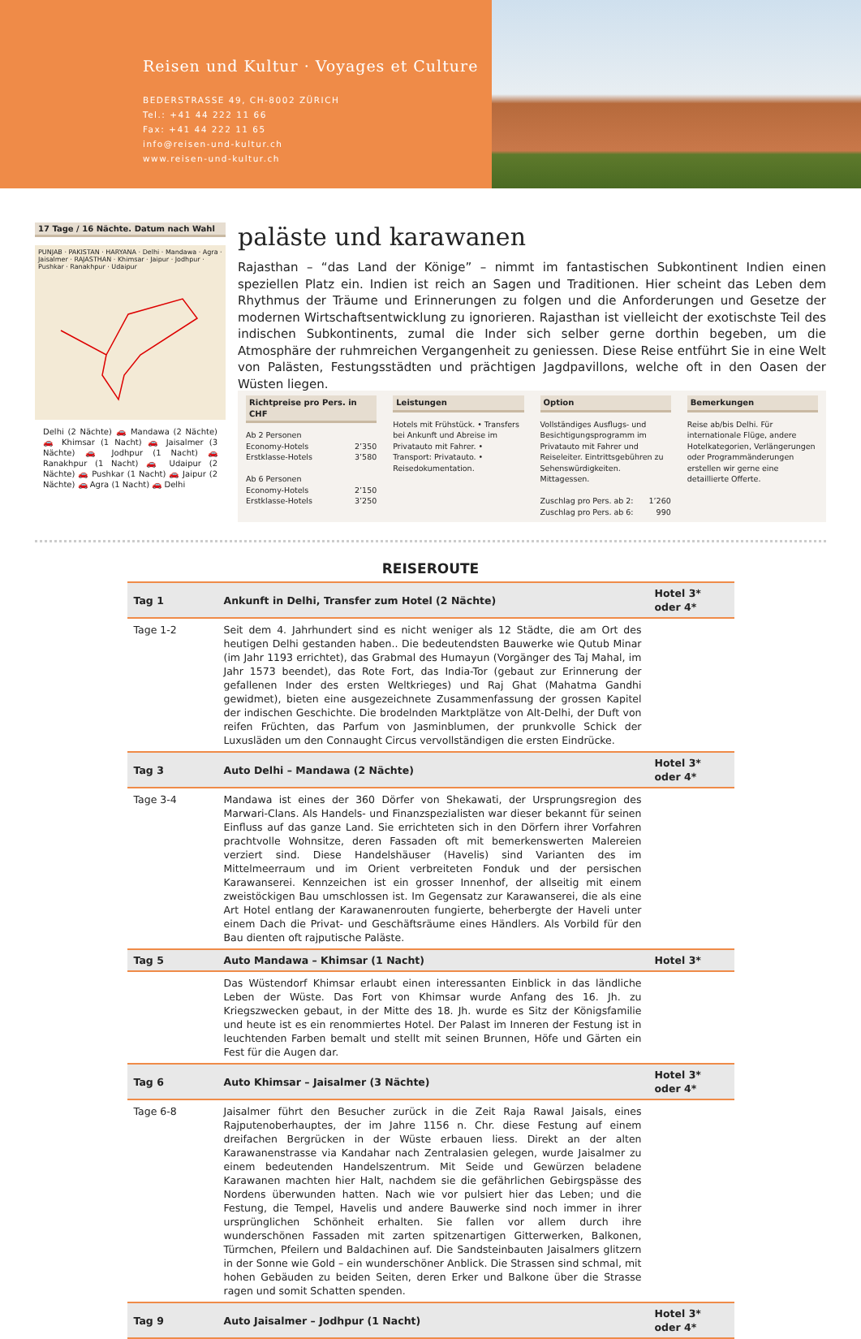Reisen und Kultur · Voyages et Culture
BEDERSTRASSE 49, CH-8002 ZÜRICH
Tel.: +41 44 222 11 66
Fax: +41 44 222 11 65
info@reisen-und-kultur.ch
www.reisen-und-kultur.ch
17 Tage / 16 Nächte. Datum nach Wahl
PUNJAB · PAKISTAN · HARYANA · Delhi · Mandawa · Agra · Jaisalmer · RAJASTHAN · Khimsar · Jaipur · Jodhpur · Pushkar · Ranakhpur · Udaipur
Delhi (2 Nächte) 🚗 Mandawa (2 Nächte) 🚗 Khimsar (1 Nacht) 🚗 Jaisalmer (3 Nächte) 🚗 Jodhpur (1 Nacht) 🚗 Ranakhpur (1 Nacht) 🚗 Udaipur (2 Nächte) 🚗 Pushkar (1 Nacht) 🚗 Jaipur (2 Nächte) 🚗 Agra (1 Nacht) 🚗 Delhi
paläste und karawanen
Rajasthan – “das Land der Könige” – nimmt im fantastischen Subkontinent Indien einen speziellen Platz ein. Indien ist reich an Sagen und Traditionen. Hier scheint das Leben dem Rhythmus der Träume und Erinnerungen zu folgen und die Anforderungen und Gesetze der modernen Wirtschaftsentwicklung zu ignorieren. Rajasthan ist vielleicht der exotischste Teil des indischen Subkontinents, zumal die Inder sich selber gerne dorthin begeben, um die Atmosphäre der ruhmreichen Vergangenheit zu geniessen. Diese Reise entführt Sie in eine Welt von Palästen, Festungsstädten und prächtigen Jagdpavillons, welche oft in den Oasen der Wüsten liegen.
Richtpreise pro Pers. in CHF
Ab 2 Personen
Economy-Hotels 2’350
Erstklasse-Hotels 3’580
Ab 6 Personen
Economy-Hotels 2’150
Erstklasse-Hotels 3’250
Leistungen
Hotels mit Frühstück. • Transfers bei Ankunft und Abreise im Privatauto mit Fahrer. • Transport: Privatauto. • Reisedokumentation.
Option
Vollständiges Ausflugs- und Besichtigungsprogramm im Privatauto mit Fahrer und Reiseleiter. Eintrittsgebühren zu Sehenswürdigkeiten. Mittagessen.
Zuschlag pro Pers. ab 2: 1’260
Zuschlag pro Pers. ab 6: 990
Bemerkungen
Reise ab/bis Delhi. Für internationale Flüge, andere Hotelkategorien, Verlängerungen oder Programmänderungen erstellen wir gerne eine detaillierte Offerte.
REISEROUTE
| Tag 1 | Ankunft in Delhi, Transfer zum Hotel (2 Nächte) | Hotel 3* oder 4* |
| --- | --- | --- |
| Tage 1-2 | Seit dem 4. Jahrhundert sind es nicht weniger als 12 Städte, die am Ort des heutigen Delhi gestanden haben.. Die bedeutendsten Bauwerke wie Qutub Minar (im Jahr 1193 errichtet), das Grabmal des Humayun (Vorgänger des Taj Mahal, im Jahr 1573 beendet), das Rote Fort, das India-Tor (gebaut zur Erinnerung der gefallenen Inder des ersten Weltkrieges) und Raj Ghat (Mahatma Gandhi gewidmet), bieten eine ausgezeichnete Zusammenfassung der grossen Kapitel der indischen Geschichte. Die brodelnden Marktplätze von Alt-Delhi, der Duft von reifen Früchten, das Parfum von Jasminblumen, der prunkvolle Schick der Luxusläden um den Connaught Circus vervollständigen die ersten Eindrücke. | |
| Tag 3 | Auto Delhi – Mandawa (2 Nächte) | Hotel 3* oder 4* |
| Tage 3-4 | Mandawa ist eines der 360 Dörfer von Shekawati, der Ursprungsregion des Marwari-Clans. Als Handels- und Finanzspezialisten war dieser bekannt für seinen Einfluss auf das ganze Land. Sie errichteten sich in den Dörfern ihrer Vorfahren prachtvolle Wohnsitze, deren Fassaden oft mit bemerkenswerten Malereien verziert sind. Diese Handelshäuser (Havelis) sind Varianten des im Mittelmeerraum und im Orient verbreiteten Fonduk und der persischen Karawanserei. Kennzeichen ist ein grosser Innenhof, der allseitig mit einem zweistöckigen Bau umschlossen ist. Im Gegensatz zur Karawanserei, die als eine Art Hotel entlang der Karawanenrouten fungierte, beherbergte der Haveli unter einem Dach die Privat- und Geschäftsräume eines Händlers. Als Vorbild für den Bau dienten oft rajputische Paläste. | |
| Tag 5 | Auto Mandawa – Khimsar (1 Nacht) | Hotel 3* |
| | Das Wüstendorf Khimsar erlaubt einen interessanten Einblick in das ländliche Leben der Wüste. Das Fort von Khimsar wurde Anfang des 16. Jh. zu Kriegszwecken gebaut, in der Mitte des 18. Jh. wurde es Sitz der Königsfamilie und heute ist es ein renommiertes Hotel. Der Palast im Inneren der Festung ist in leuchtenden Farben bemalt und stellt mit seinen Brunnen, Höfe und Gärten ein Fest für die Augen dar. | |
| Tag 6 | Auto Khimsar – Jaisalmer (3 Nächte) | Hotel 3* oder 4* |
| Tage 6-8 | Jaisalmer führt den Besucher zurück in die Zeit Raja Rawal Jaisals, eines Rajputenoberhauptes, der im Jahre 1156 n. Chr. diese Festung auf einem dreifachen Bergrücken in der Wüste erbauen liess. Direkt an der alten Karawanenstrasse via Kandahar nach Zentralasien gelegen, wurde Jaisalmer zu einem bedeutenden Handelszentrum. Mit Seide und Gewürzen beladene Karawanen machten hier Halt, nachdem sie die gefährlichen Gebirgspässe des Nordens überwunden hatten. Nach wie vor pulsiert hier das Leben; und die Festung, die Tempel, Havelis und andere Bauwerke sind noch immer in ihrer ursprünglichen Schönheit erhalten. Sie fallen vor allem durch ihre wunderschönen Fassaden mit zarten spitzenartigen Gitterwerken, Balkonen, Türmchen, Pfeilern und Baldachinen auf. Die Sandsteinbauten Jaisalmers glitzern in der Sonne wie Gold – ein wunderschöner Anblick. Die Strassen sind schmal, mit hohen Gebäuden zu beiden Seiten, deren Erker und Balkone über die Strasse ragen und somit Schatten spenden. | |
| Tag 9 | Auto Jaisalmer – Jodhpur (1 Nacht) | Hotel 3* oder 4* |